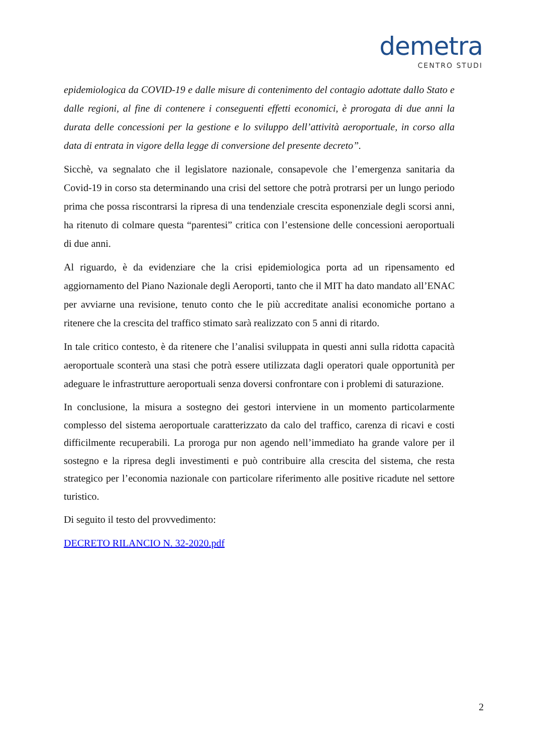demetra
CENTRO STUDI
epidemiologica da COVID-19 e dalle misure di contenimento del contagio adottate dallo Stato e dalle regioni, al fine di contenere i conseguenti effetti economici, è prorogata di due anni la durata delle concessioni per la gestione e lo sviluppo dell’attività aeroportuale, in corso alla data di entrata in vigore della legge di conversione del presente decreto”.
Sicchè, va segnalato che il legislatore nazionale, consapevole che l’emergenza sanitaria da Covid-19 in corso sta determinando una crisi del settore che potrà protrarsi per un lungo periodo prima che possa riscontrarsi la ripresa di una tendenziale crescita esponenziale degli scorsi anni, ha ritenuto di colmare questa “parentesi” critica con l’estensione delle concessioni aeroportuali di due anni.
Al riguardo, è da evidenziare che la crisi epidemiologica porta ad un ripensamento ed aggiornamento del Piano Nazionale degli Aeroporti, tanto che il MIT ha dato mandato all’ENAC per avviarne una revisione, tenuto conto che le più accreditate analisi economiche portano a ritenere che la crescita del traffico stimato sarà realizzato con 5 anni di ritardo.
In tale critico contesto, è da ritenere che l’analisi sviluppata in questi anni sulla ridotta capacità aeroportuale sconterà una stasi che potrà essere utilizzata dagli operatori quale opportunità per adeguare le infrastrutture aeroportuali senza doversi confrontare con i problemi di saturazione.
In conclusione, la misura a sostegno dei gestori interviene in un momento particolarmente complesso del sistema aeroportuale caratterizzato da calo del traffico, carenza di ricavi e costi difficilmente recuperabili. La proroga pur non agendo nell’immediato ha grande valore per il sostegno e la ripresa degli investimenti e può contribuire alla crescita del sistema, che resta strategico per l’economia nazionale con particolare riferimento alle positive ricadute nel settore turistico.
Di seguito il testo del provvedimento:
DECRETO RILANCIO N. 32-2020.pdf
2